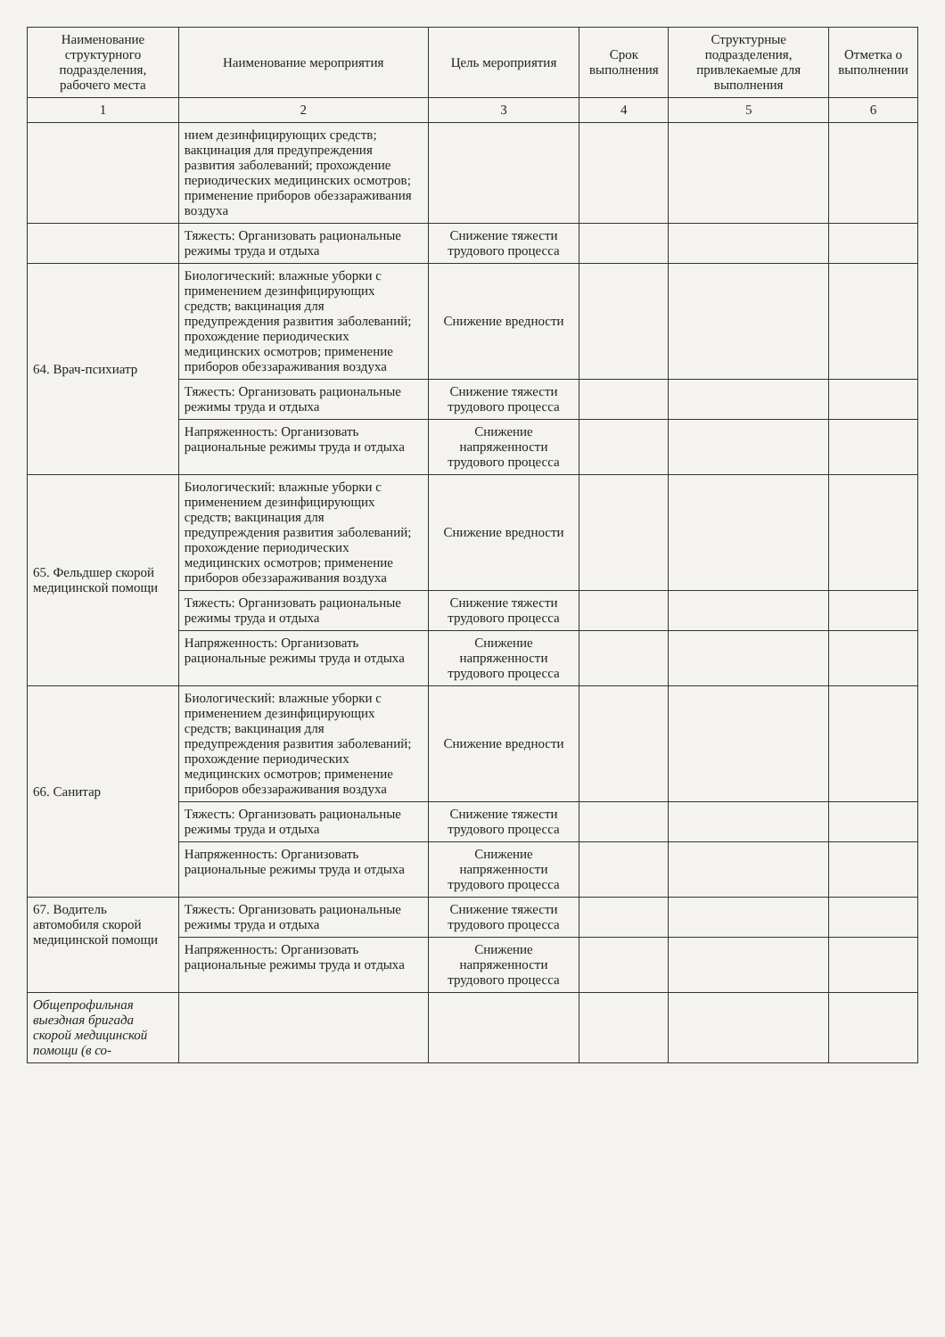| Наименование структурного подразделения, рабочего места | Наименование мероприятия | Цель мероприятия | Срок выполнения | Структурные подразделения, привлекаемые для выполнения | Отметка о выполнении |
| --- | --- | --- | --- | --- | --- |
| 1 | 2 | 3 | 4 | 5 | 6 |
| | нием дезинфицирующих средств; вакцинация для предупреждения развития заболеваний; прохождение периодических медицинских осмотров; применение приборов обеззараживания воздуха | | | | |
| | Тяжесть: Организовать рациональные режимы труда и отдыха | Снижение тяжести трудового процесса | | | |
| 64. Врач-психиатр | Биологический: влажные уборки с применением дезинфицирующих средств; вакцинация для предупреждения развития заболеваний; прохождение периодических медицинских осмотров; применение приборов обеззараживания воздуха | Снижение вредности | | | |
| | Тяжесть: Организовать рациональные режимы труда и отдыха | Снижение тяжести трудового процесса | | | |
| | Напряженность: Организовать рациональные режимы труда и отдыха | Снижение напряженности трудового процесса | | | |
| 65. Фельдшер скорой медицинской помощи | Биологический: влажные уборки с применением дезинфицирующих средств; вакцинация для предупреждения развития заболеваний; прохождение периодических медицинских осмотров; применение приборов обеззараживания воздуха | Снижение вредности | | | |
| | Тяжесть: Организовать рациональные режимы труда и отдыха | Снижение тяжести трудового процесса | | | |
| | Напряженность: Организовать рациональные режимы труда и отдыха | Снижение напряженности трудового процесса | | | |
| 66. Санитар | Биологический: влажные уборки с применением дезинфицирующих средств; вакцинация для предупреждения развития заболеваний; прохождение периодических медицинских осмотров; применение приборов обеззараживания воздуха | Снижение вредности | | | |
| | Тяжесть: Организовать рациональные режимы труда и отдыха | Снижение тяжести трудового процесса | | | |
| | Напряженность: Организовать рациональные режимы труда и отдыха | Снижение напряженности трудового процесса | | | |
| 67. Водитель автомобиля скорой медицинской помощи | Тяжесть: Организовать рациональные режимы труда и отдыха | Снижение тяжести трудового процесса | | | |
| | Напряженность: Организовать рациональные режимы труда и отдыха | Снижение напряженности трудового процесса | | | |
| Общепрофильная выездная бригада скорой медицинской помощи (в со- | | | | | |